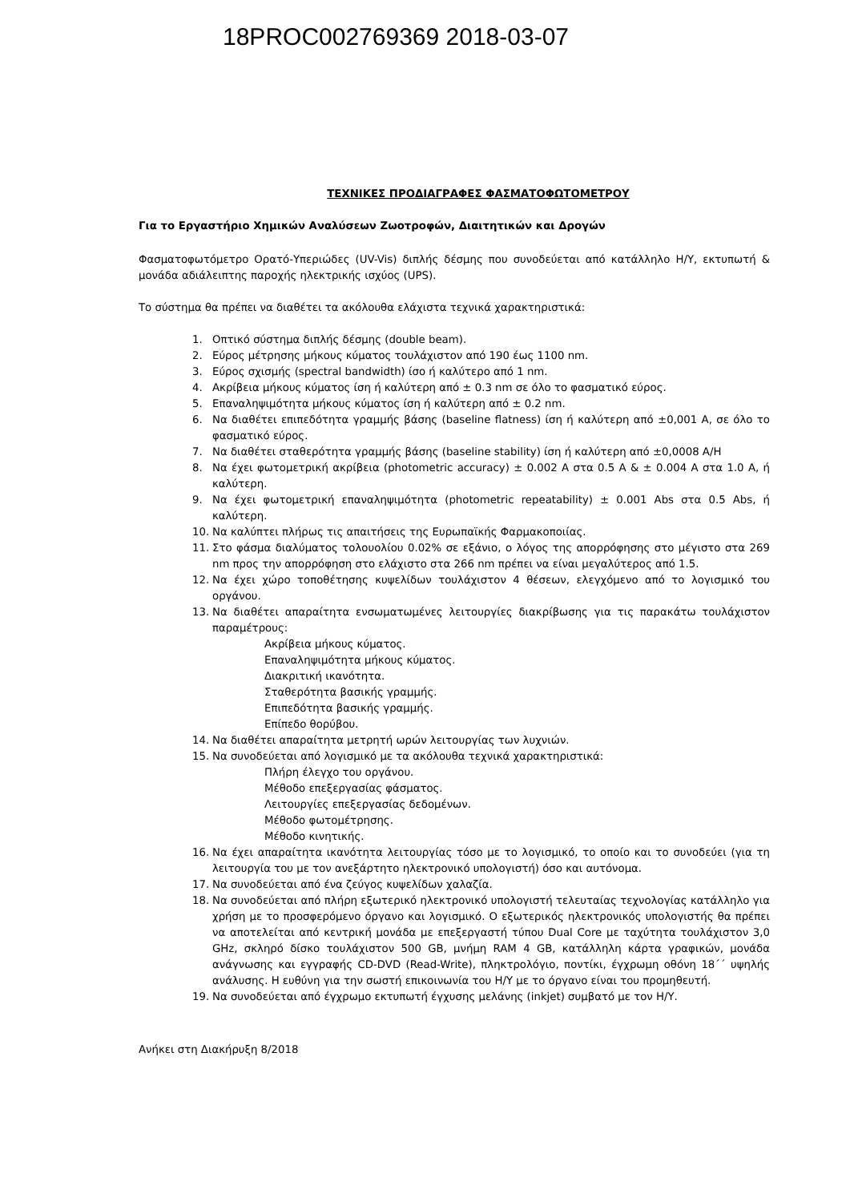18PROC002769369 2018-03-07
ΤΕΧΝΙΚΕΣ ΠΡΟΔΙΑΓΡΑΦΕΣ ΦΑΣΜΑΤΟΦΩΤΟΜΕΤΡΟΥ
Για το Εργαστήριο Χημικών Αναλύσεων Ζωοτροφών, Διαιτητικών και Δρογών
Φασματοφωτόμετρο Ορατό-Υπεριώδες (UV-Vis) διπλής δέσμης που συνοδεύεται από κατάλληλο Η/Υ, εκτυπωτή & μονάδα αδιάλειπτης παροχής ηλεκτρικής ισχύος (UPS).
Το σύστημα θα πρέπει να διαθέτει τα ακόλουθα ελάχιστα τεχνικά χαρακτηριστικά:
1. Οπτικό σύστημα διπλής δέσμης (double beam).
2. Εύρος μέτρησης μήκους κύματος τουλάχιστον από 190 έως 1100 nm.
3. Εύρος σχισμής (spectral bandwidth) ίσο ή καλύτερο από 1 nm.
4. Ακρίβεια μήκους κύματος ίση ή καλύτερη από ± 0.3 nm σε όλο το φασματικό εύρος.
5. Επαναληψιμότητα μήκους κύματος ίση ή καλύτερη από ± 0.2 nm.
6. Να διαθέτει επιπεδότητα γραμμής βάσης (baseline flatness) ίση ή καλύτερη από ±0,001 A, σε όλο το φασματικό εύρος.
7. Να διαθέτει σταθερότητα γραμμής βάσης (baseline stability) ίση ή καλύτερη από ±0,0008 A/H
8. Να έχει φωτομετρική ακρίβεια (photometric accuracy) ± 0.002 A στα 0.5 A & ± 0.004 A στα 1.0 A, ή καλύτερη.
9. Να έχει φωτομετρική επαναληψιμότητα (photometric repeatability) ± 0.001 Abs στα 0.5 Abs, ή καλύτερη.
10. Να καλύπτει πλήρως τις απαιτήσεις της Ευρωπαϊκής Φαρμακοποιίας.
11. Στο φάσμα διαλύματος τολουολίου 0.02% σε εξάνιο, ο λόγος της απορρόφησης στο μέγιστο στα 269 nm προς την απορρόφηση στο ελάχιστο στα 266 nm πρέπει να είναι μεγαλύτερος από 1.5.
12. Να έχει χώρο τοποθέτησης κυψελίδων τουλάχιστον 4 θέσεων, ελεγχόμενο από το λογισμικό του οργάνου.
13. Να διαθέτει απαραίτητα ενσωματωμένες λειτουργίες διακρίβωσης για τις παρακάτω τουλάχιστον παραμέτρους:
Ακρίβεια μήκους κύματος.
Επαναληψιμότητα μήκους κύματος.
Διακριτική ικανότητα.
Σταθερότητα βασικής γραμμής.
Επιπεδότητα βασικής γραμμής.
Επίπεδο θορύβου.
14. Να διαθέτει απαραίτητα μετρητή ωρών λειτουργίας των λυχνιών.
15. Να συνοδεύεται από λογισμικό με τα ακόλουθα τεχνικά χαρακτηριστικά:
Πλήρη έλεγχο του οργάνου.
Μέθοδο επεξεργασίας φάσματος.
Λειτουργίες επεξεργασίας δεδομένων.
Μέθοδο φωτομέτρησης.
Μέθοδο κινητικής.
16. Να έχει απαραίτητα ικανότητα λειτουργίας τόσο με το λογισμικό, το οποίο και το συνοδεύει (για τη λειτουργία του με τον ανεξάρτητο ηλεκτρονικό υπολογιστή) όσο και αυτόνομα.
17. Να συνοδεύεται από ένα ζεύγος κυψελίδων χαλαζία.
18. Να συνοδεύεται από πλήρη εξωτερικό ηλεκτρονικό υπολογιστή τελευταίας τεχνολογίας κατάλληλο για χρήση με το προσφερόμενο όργανο και λογισμικό. Ο εξωτερικός ηλεκτρονικός υπολογιστής θα πρέπει να αποτελείται από κεντρική μονάδα με επεξεργαστή τύπου Dual Core με ταχύτητα τουλάχιστον 3,0 GHz, σκληρό δίσκο τουλάχιστον 500 GB, μνήμη RAM 4 GB, κατάλληλη κάρτα γραφικών, μονάδα ανάγνωσης και εγγραφής CD-DVD (Read-Write), πληκτρολόγιο, ποντίκι, έγχρωμη οθόνη 18΄΄ υψηλής ανάλυσης. Η ευθύνη για την σωστή επικοινωνία του Η/Υ με το όργανο είναι του προμηθευτή.
19. Να συνοδεύεται από έγχρωμο εκτυπωτή έγχυσης μελάνης (inkjet) συμβατό με τον Η/Υ.
Ανήκει στη Διακήρυξη 8/2018